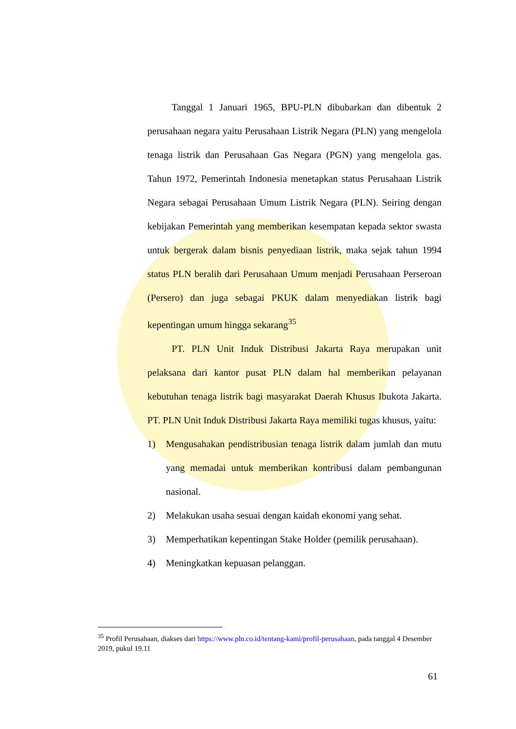Tanggal 1 Januari 1965, BPU-PLN dibubarkan dan dibentuk 2 perusahaan negara yaitu Perusahaan Listrik Negara (PLN) yang mengelola tenaga listrik dan Perusahaan Gas Negara (PGN) yang mengelola gas. Tahun 1972, Pemerintah Indonesia menetapkan status Perusahaan Listrik Negara sebagai Perusahaan Umum Listrik Negara (PLN). Seiring dengan kebijakan Pemerintah yang memberikan kesempatan kepada sektor swasta untuk bergerak dalam bisnis penyediaan listrik, maka sejak tahun 1994 status PLN beralih dari Perusahaan Umum menjadi Perusahaan Perseroan (Persero) dan juga sebagai PKUK dalam menyediakan listrik bagi kepentingan umum hingga sekarang<sup>35</sup>
PT. PLN Unit Induk Distribusi Jakarta Raya merupakan unit pelaksana dari kantor pusat PLN dalam hal memberikan pelayanan kebutuhan tenaga listrik bagi masyarakat Daerah Khusus Ibukota Jakarta. PT. PLN Unit Induk Distribusi Jakarta Raya memiliki tugas khusus, yaitu:
1) Mengusahakan pendistribusian tenaga listrik dalam jumlah dan mutu yang memadai untuk memberikan kontribusi dalam pembangunan nasional.
2) Melakukan usaha sesuai dengan kaidah ekonomi yang sehat.
3) Memperhatikan kepentingan Stake Holder (pemilik perusahaan).
4) Meningkatkan kepuasan pelanggan.
<sup>35</sup> Profil Perusahaan, diakses dari https://www.pln.co.id/tentang-kami/profil-perusahaan, pada tanggal 4 Desember 2019, pukul 19.11
61